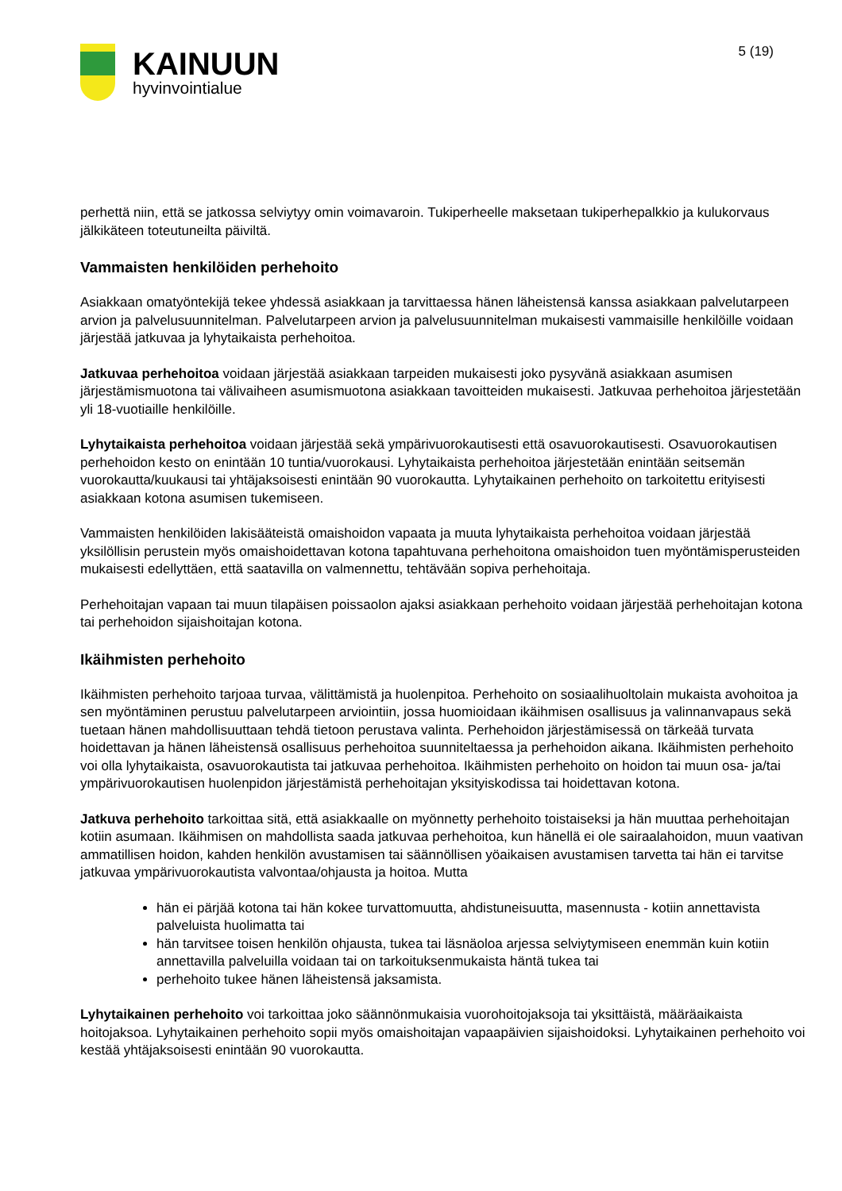KAINUUN
hyvinvointialue
5 (19)
perhettä niin, että se jatkossa selviytyy omin voimavaroin. Tukiperheelle maksetaan tukiperhepalkkio ja kulukorvaus jälkikäteen toteutuneilta päiviltä.
Vammaisten henkilöiden perhehoito
Asiakkaan omatyöntekijä tekee yhdessä asiakkaan ja tarvittaessa hänen läheistensä kanssa asiakkaan palvelutarpeen arvion ja palvelusuunnitelman. Palvelutarpeen arvion ja palvelusuunnitelman mukaisesti vammaisille henkilöille voidaan järjestää jatkuvaa ja lyhytaikaista perhehoitoa.
Jatkuvaa perhehoitoa voidaan järjestää asiakkaan tarpeiden mukaisesti joko pysyvänä asiakkaan asumisen järjestämismuotona tai välivaiheen asumismuotona asiakkaan tavoitteiden mukaisesti. Jatkuvaa perhehoitoa järjestetään yli 18-vuotiaille henkilöille.
Lyhytaikaista perhehoitoa voidaan järjestää sekä ympärivuorokautisesti että osavuorokautisesti. Osavuorokautisen perhehoidon kesto on enintään 10 tuntia/vuorokausi. Lyhytaikaista perhehoitoa järjestetään enintään seitsemän vuorokautta/kuukausi tai yhtäjaksoisesti enintään 90 vuorokautta. Lyhytaikainen perhehoito on tarkoitettu erityisesti asiakkaan kotona asumisen tukemiseen.
Vammaisten henkilöiden lakisääteistä omaishoidon vapaata ja muuta lyhytaikaista perhehoitoa voidaan järjestää yksilöllisin perustein myös omaishoidettavan kotona tapahtuvana perhehoitona omaishoidon tuen myöntämisperusteiden mukaisesti edellyttäen, että saatavilla on valmennettu, tehtävään sopiva perhehoitaja.
Perhehoitajan vapaan tai muun tilapäisen poissaolon ajaksi asiakkaan perhehoito voidaan järjestää perhehoitajan kotona tai perhehoidon sijaishoitajan kotona.
Ikäihmisten perhehoito
Ikäihmisten perhehoito tarjoaa turvaa, välittämistä ja huolenpitoa. Perhehoito on sosiaalihuoltolain mukaista avohoitoa ja sen myöntäminen perustuu palvelutarpeen arviointiin, jossa huomioidaan ikäihmisen osallisuus ja valinnanvapaus sekä tuetaan hänen mahdollisuuttaan tehdä tietoon perustava valinta. Perhehoidon järjestämisessä on tärkeää turvata hoidettavan ja hänen läheistensä osallisuus perhehoitoa suunniteltaessa ja perhehoidon aikana. Ikäihmisten perhehoito voi olla lyhytaikaista, osavuorokautista tai jatkuvaa perhehoitoa. Ikäihmisten perhehoito on hoidon tai muun osa- ja/tai ympärivuorokautisen huolenpidon järjestämistä perhehoitajan yksityiskodissa tai hoidettavan kotona.
Jatkuva perhehoito tarkoittaa sitä, että asiakkaalle on myönnetty perhehoito toistaiseksi ja hän muuttaa perhehoitajan kotiin asumaan. Ikäihmisen on mahdollista saada jatkuvaa perhehoitoa, kun hänellä ei ole sairaalahoidon, muun vaativan ammatillisen hoidon, kahden henkilön avustamisen tai säännöllisen yöaikaisen avustamisen tarvetta tai hän ei tarvitse jatkuvaa ympärivuorokautista valvontaa/ohjausta ja hoitoa. Mutta
hän ei pärjää kotona tai hän kokee turvattomuutta, ahdistuneisuutta, masennusta - kotiin annettavista palveluista huolimatta tai
hän tarvitsee toisen henkilön ohjausta, tukea tai läsnäoloa arjessa selviytymiseen enemmän kuin kotiin annettavilla palveluilla voidaan tai on tarkoituksenmukaista häntä tukea tai
perhehoito tukee hänen läheistensä jaksamista.
Lyhytaikainen perhehoito voi tarkoittaa joko säännönmukaisia vuorohoitojaksoja tai yksittäistä, määräaikaista hoitojaksoa. Lyhytaikainen perhehoito sopii myös omaishoitajan vapaapäivien sijaishoidoksi. Lyhytaikainen perhehoito voi kestää yhtäjaksoisesti enintään 90 vuorokautta.